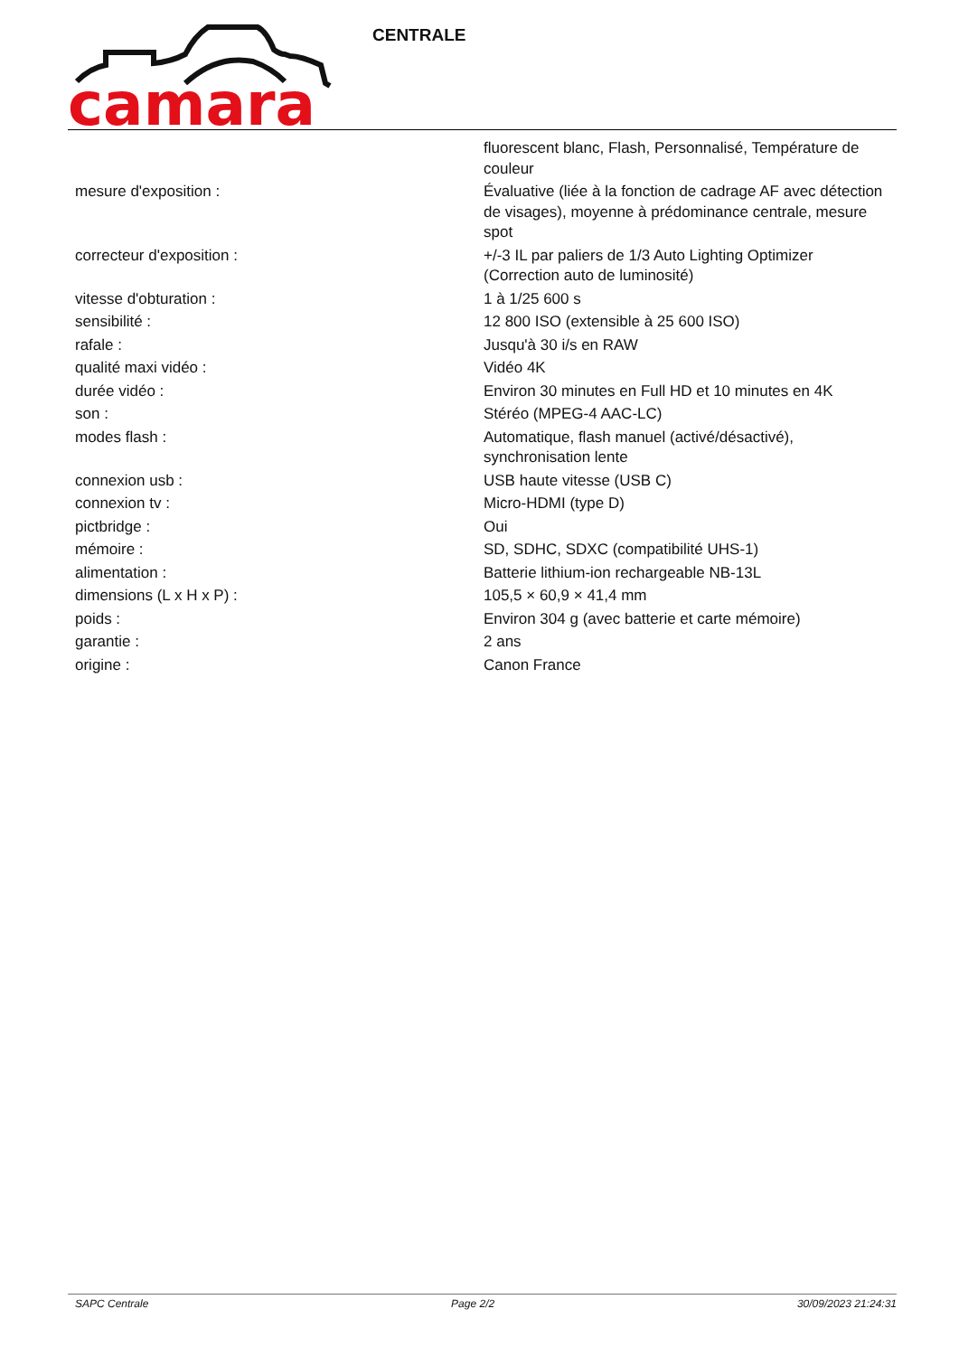camara
CENTRALE
| | fluorescent blanc, Flash, Personnalisé, Température de couleur |
| mesure d'exposition : | Évaluative (liée à la fonction de cadrage AF avec détection de visages), moyenne à prédominance centrale, mesure spot |
| correcteur d'exposition : | +/-3 IL par paliers de 1/3 Auto Lighting Optimizer (Correction auto de luminosité) |
| vitesse d'obturation : | 1 à 1/25 600 s |
| sensibilité : | 12 800 ISO (extensible à 25 600 ISO) |
| rafale : | Jusqu'à 30 i/s en RAW |
| qualité maxi vidéo : | Vidéo 4K |
| durée vidéo : | Environ 30 minutes en Full HD et 10 minutes en 4K |
| son : | Stéréo (MPEG-4 AAC-LC) |
| modes flash : | Automatique, flash manuel (activé/désactivé), synchronisation lente |
| connexion usb : | USB haute vitesse (USB C) |
| connexion tv : | Micro-HDMI (type D) |
| pictbridge : | Oui |
| mémoire : | SD, SDHC, SDXC (compatibilité UHS-1) |
| alimentation : | Batterie lithium-ion rechargeable NB-13L |
| dimensions (L x H x P) : | 105,5 × 60,9 × 41,4 mm |
| poids : | Environ 304 g (avec batterie et carte mémoire) |
| garantie : | 2 ans |
| origine : | Canon France |
SAPC Centrale Page 2/2 30/09/2023 21:24:31